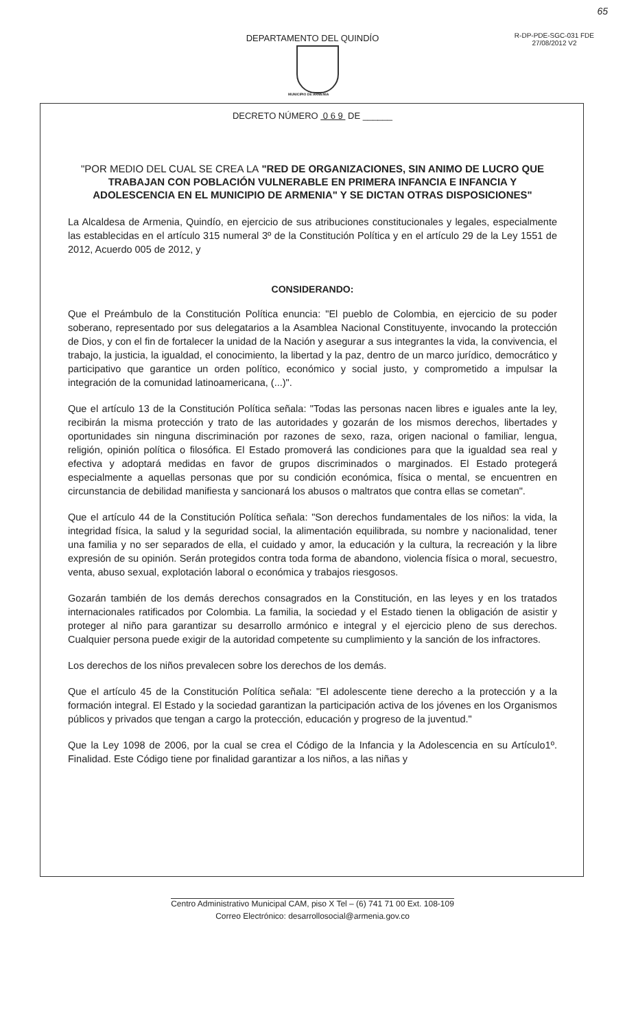65
DEPARTAMENTO DEL QUINDÍO
R-DP-PDE-SGC-031 FDE
27/08/2012 V2
MUNICIPIO DE ARMENIA
DECRETO NÚMERO 0 6 9 DE ______
"POR MEDIO DEL CUAL SE CREA LA "RED DE ORGANIZACIONES, SIN ANIMO DE LUCRO QUE TRABAJAN CON POBLACIÓN VULNERABLE EN PRIMERA INFANCIA E INFANCIA Y ADOLESCENCIA EN EL MUNICIPIO DE ARMENIA" Y SE DICTAN OTRAS DISPOSICIONES"
La Alcaldesa de Armenia, Quindío, en ejercicio de sus atribuciones constitucionales y legales, especialmente las establecidas en el artículo 315 numeral 3º de la Constitución Política y en el artículo 29 de la Ley 1551 de 2012, Acuerdo 005 de 2012, y
CONSIDERANDO:
Que el Preámbulo de la Constitución Política enuncia: "El pueblo de Colombia, en ejercicio de su poder soberano, representado por sus delegatarios a la Asamblea Nacional Constituyente, invocando la protección de Dios, y con el fin de fortalecer la unidad de la Nación y asegurar a sus integrantes la vida, la convivencia, el trabajo, la justicia, la igualdad, el conocimiento, la libertad y la paz, dentro de un marco jurídico, democrático y participativo que garantice un orden político, económico y social justo, y comprometido a impulsar la integración de la comunidad latinoamericana, (...)".
Que el artículo 13 de la Constitución Política señala: "Todas las personas nacen libres e iguales ante la ley, recibirán la misma protección y trato de las autoridades y gozarán de los mismos derechos, libertades y oportunidades sin ninguna discriminación por razones de sexo, raza, origen nacional o familiar, lengua, religión, opinión política o filosófica. El Estado promoverá las condiciones para que la igualdad sea real y efectiva y adoptará medidas en favor de grupos discriminados o marginados. El Estado protegerá especialmente a aquellas personas que por su condición económica, física o mental, se encuentren en circunstancia de debilidad manifiesta y sancionará los abusos o maltratos que contra ellas se cometan".
Que el artículo 44 de la Constitución Política señala: "Son derechos fundamentales de los niños: la vida, la integridad física, la salud y la seguridad social, la alimentación equilibrada, su nombre y nacionalidad, tener una familia y no ser separados de ella, el cuidado y amor, la educación y la cultura, la recreación y la libre expresión de su opinión. Serán protegidos contra toda forma de abandono, violencia física o moral, secuestro, venta, abuso sexual, explotación laboral o económica y trabajos riesgosos.
Gozarán también de los demás derechos consagrados en la Constitución, en las leyes y en los tratados internacionales ratificados por Colombia. La familia, la sociedad y el Estado tienen la obligación de asistir y proteger al niño para garantizar su desarrollo armónico e integral y el ejercicio pleno de sus derechos. Cualquier persona puede exigir de la autoridad competente su cumplimiento y la sanción de los infractores.
Los derechos de los niños prevalecen sobre los derechos de los demás.
Que el artículo 45 de la Constitución Política señala: "El adolescente tiene derecho a la protección y a la formación integral. El Estado y la sociedad garantizan la participación activa de los jóvenes en los Organismos públicos y privados que tengan a cargo la protección, educación y progreso de la juventud."
Que la Ley 1098 de 2006, por la cual se crea el Código de la Infancia y la Adolescencia en su Artículo1º. Finalidad. Este Código tiene por finalidad garantizar a los niños, a las niñas y
Centro Administrativo Municipal CAM, piso X Tel – (6) 741 71 00 Ext. 108-109
Correo Electrónico: desarrollosocial@armenia.gov.co